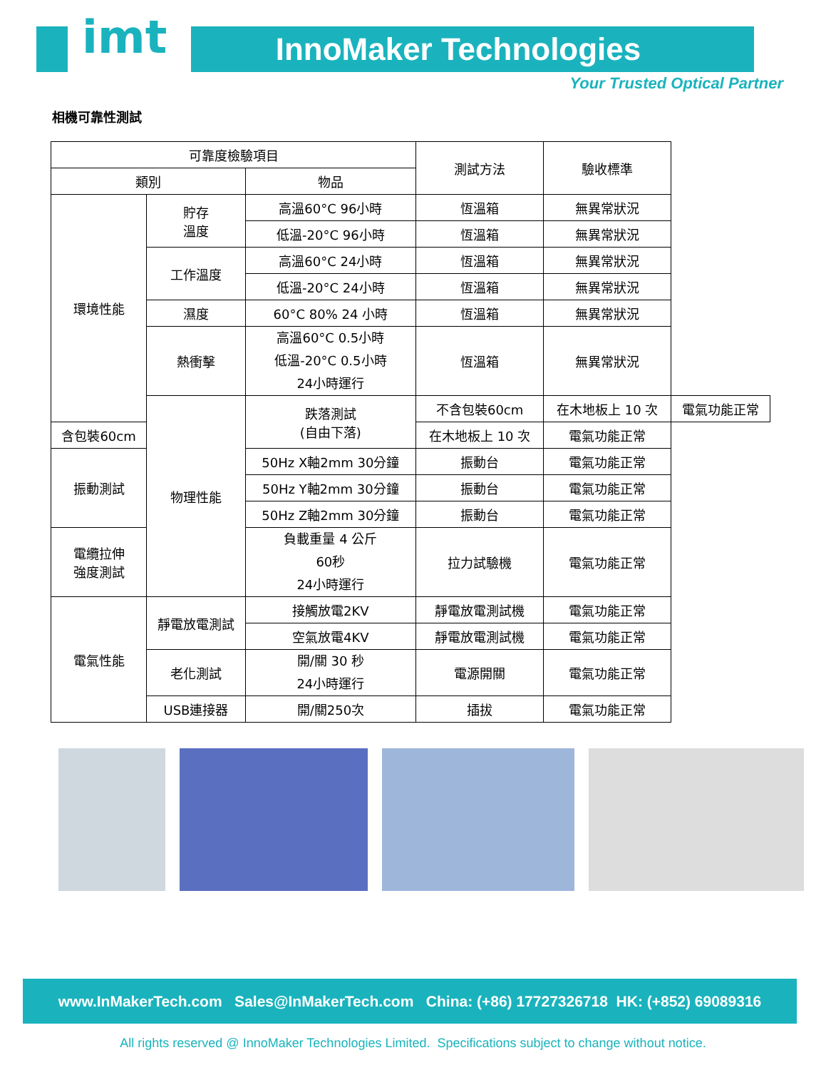imt InnoMaker Technologies
Your Trusted Optical Partner
相機可靠性測試
| 可靠度檢驗項目 | | | 測試方法 | 驗收標準 | |
| --- | --- | --- | --- | --- | --- |
| 類別 | | 物品 | | | |
| 環境性能 | 貯存 溫度 | 高溫60°C 96小時 | 恆溫箱 | 無異常狀況 | |
| | | 低溫-20°C 96小時 | 恆溫箱 | 無異常狀況 | |
| | 工作溫度 | 高溫60°C 24小時 | 恆溫箱 | 無異常狀況 | |
| | | 低溫-20°C 24小時 | 恆溫箱 | 無異常狀況 | |
| | 濕度 | 60°C 80% 24 小時 | 恆溫箱 | 無異常狀況 | |
| | 熱衝擊 | 高溫60°C 0.5小時 低溫-20°C 0.5小時 24小時運行 | 恆溫箱 | 無異常狀況 | |
| | 物理性能 | 跌落測試 (自由下落) | 不含包裝60cm | 在木地板上 10 次 | 電氣功能正常 |
| 含包裝60cm | | | 在木地板上 10 次 | 電氣功能正常 | |
| 振動測試 | | 50Hz X軸2mm 30分鐘 | 振動台 | 電氣功能正常 | |
| | | 50Hz Y軸2mm 30分鐘 | 振動台 | 電氣功能正常 | |
| | | 50Hz Z軸2mm 30分鐘 | 振動台 | 電氣功能正常 | |
| 電纜拉伸 強度測試 | | 負載重量 4 公斤 60秒 24小時運行 | 拉力試驗機 | 電氣功能正常 | |
| 電氣性能 | 靜電放電測試 | 接觸放電2KV | 靜電放電測試機 | 電氣功能正常 | |
| | | 空氣放電4KV | 靜電放電測試機 | 電氣功能正常 | |
| | 老化測試 | 開/關 30 秒 24小時運行 | 電源開關 | 電氣功能正常 | |
| | USB連接器 | 開/關250次 | 插拔 | 電氣功能正常 | |
www.InMakerTech.com Sales@InMakerTech.com China: (+86) 17727326718 HK: (+852) 69089316
All rights reserved @ InnoMaker Technologies Limited. Specifications subject to change without notice.